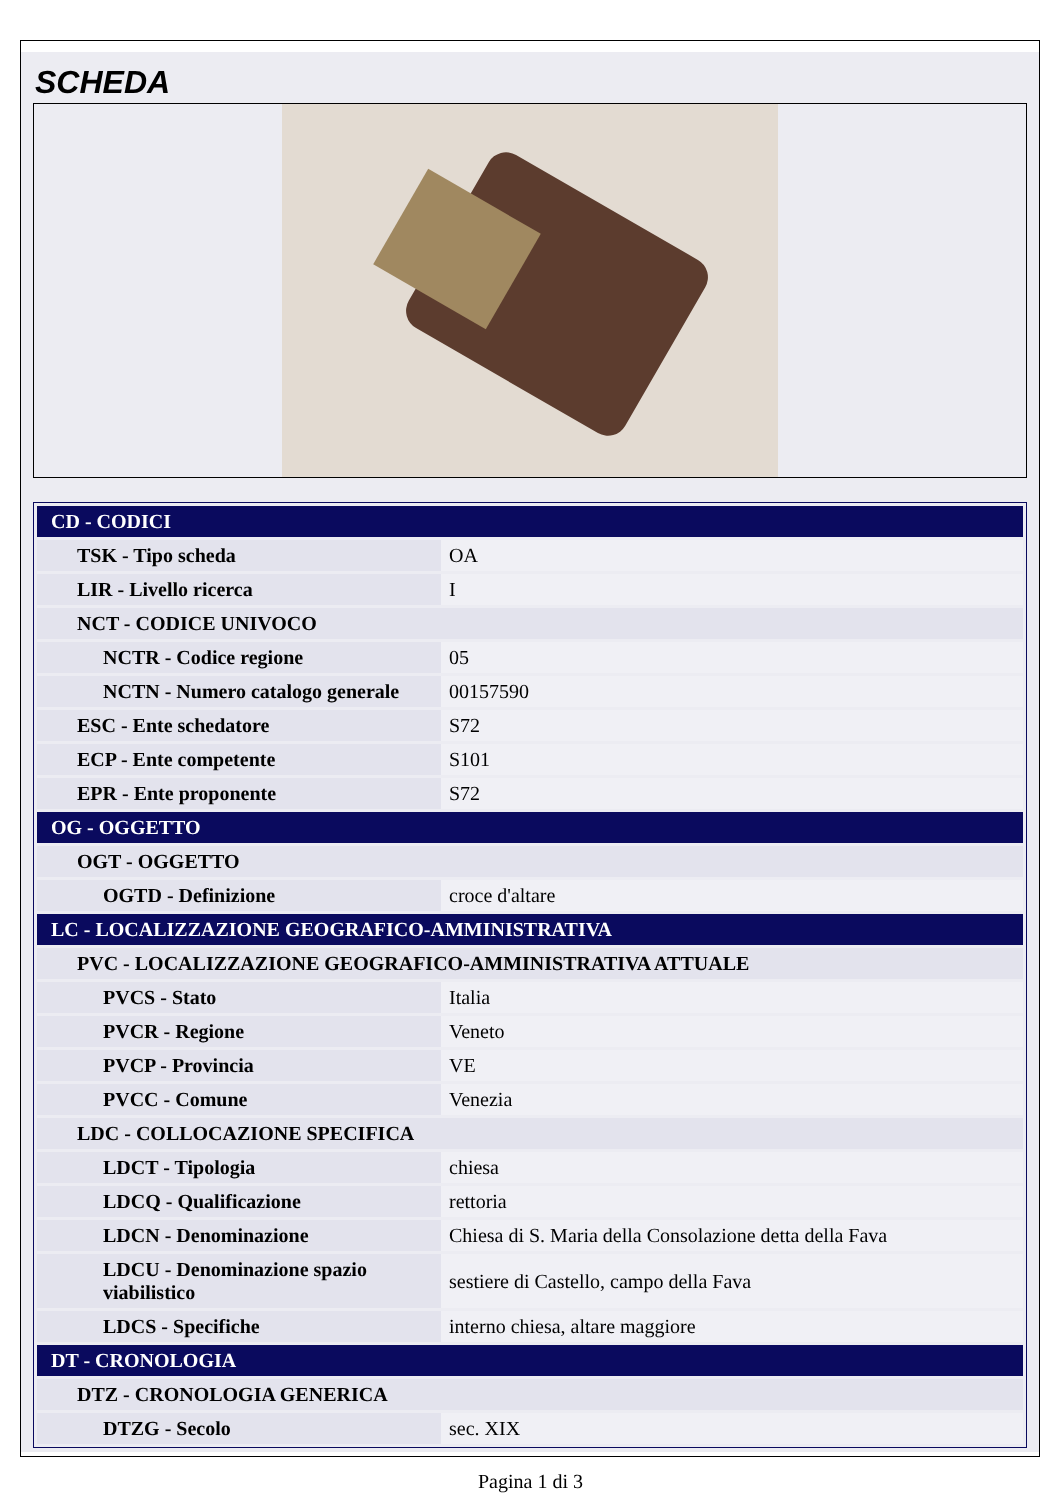SCHEDA
| CD - CODICI | |
| TSK - Tipo scheda | OA |
| LIR - Livello ricerca | I |
| NCT - CODICE UNIVOCO | |
| NCTR - Codice regione | 05 |
| NCTN - Numero catalogo generale | 00157590 |
| ESC - Ente schedatore | S72 |
| ECP - Ente competente | S101 |
| EPR - Ente proponente | S72 |
| OG - OGGETTO | |
| OGT - OGGETTO | |
| OGTD - Definizione | croce d'altare |
| LC - LOCALIZZAZIONE GEOGRAFICO-AMMINISTRATIVA | |
| PVC - LOCALIZZAZIONE GEOGRAFICO-AMMINISTRATIVA ATTUALE | |
| PVCS - Stato | Italia |
| PVCR - Regione | Veneto |
| PVCP - Provincia | VE |
| PVCC - Comune | Venezia |
| LDC - COLLOCAZIONE SPECIFICA | |
| LDCT - Tipologia | chiesa |
| LDCQ - Qualificazione | rettoria |
| LDCN - Denominazione | Chiesa di S. Maria della Consolazione detta della Fava |
| LDCU - Denominazione spazio viabilistico | sestiere di Castello, campo della Fava |
| LDCS - Specifiche | interno chiesa, altare maggiore |
| DT - CRONOLOGIA | |
| DTZ - CRONOLOGIA GENERICA | |
| DTZG - Secolo | sec. XIX |
Pagina 1 di 3